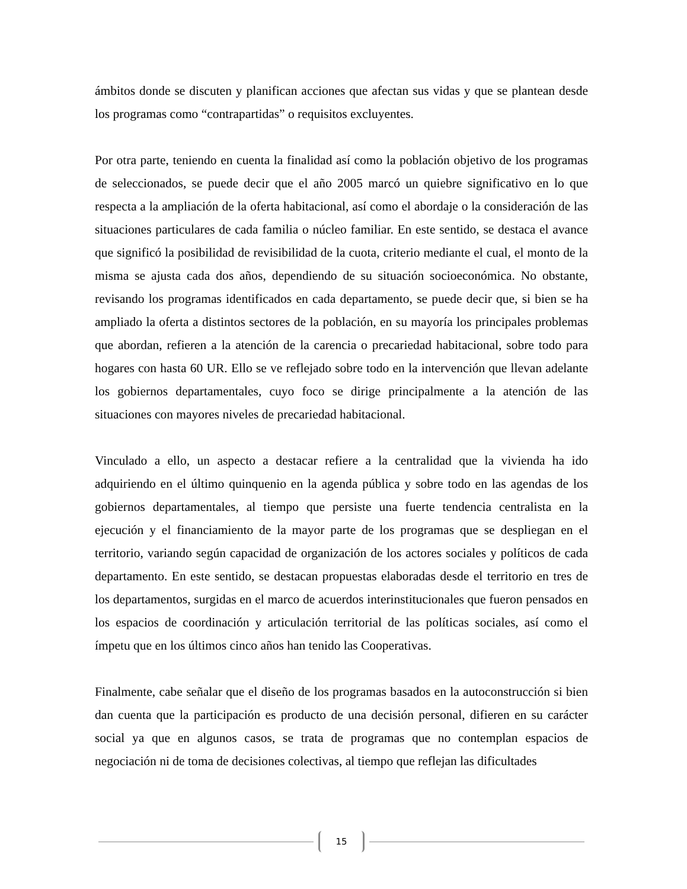ámbitos donde se discuten y planifican acciones que afectan sus vidas y que se plantean desde los programas como “contrapartidas” o requisitos excluyentes.
Por otra parte, teniendo en cuenta la finalidad así como la población objetivo de los programas de seleccionados, se puede decir que el año 2005 marcó un quiebre significativo en lo que respecta a la ampliación de la oferta habitacional, así como el abordaje o la consideración de las situaciones particulares de cada familia o núcleo familiar. En este sentido, se destaca el avance que significó la posibilidad de revisibilidad de la cuota, criterio mediante el cual, el monto de la misma se ajusta cada dos años, dependiendo de su situación socioeconómica. No obstante, revisando los programas identificados en cada departamento, se puede decir que, si bien se ha ampliado la oferta a distintos sectores de la población, en su mayoría los principales problemas que abordan, refieren a la atención de la carencia o precariedad habitacional, sobre todo para hogares con hasta 60 UR. Ello se ve reflejado sobre todo en la intervención que llevan adelante los gobiernos departamentales, cuyo foco se dirige principalmente a la atención de las situaciones con mayores niveles de precariedad habitacional.
Vinculado a ello, un aspecto a destacar refiere a la centralidad que la vivienda ha ido adquiriendo en el último quinquenio en la agenda pública y sobre todo en las agendas de los gobiernos departamentales, al tiempo que persiste una fuerte tendencia centralista en la ejecución y el financiamiento de la mayor parte de los programas que se despliegan en el territorio, variando según capacidad de organización de los actores sociales y políticos de cada departamento. En este sentido, se destacan propuestas elaboradas desde el territorio en tres de los departamentos, surgidas en el marco de acuerdos interinstitucionales que fueron pensados en los espacios de coordinación y articulación territorial de las políticas sociales, así como el ímpetu que en los últimos cinco años han tenido las Cooperativas.
Finalmente, cabe señalar que el diseño de los programas basados en la autoconstrucción si bien dan cuenta que la participación es producto de una decisión personal, difieren en su carácter social ya que en algunos casos, se trata de programas que no contemplan espacios de negociación ni de toma de decisiones colectivas, al tiempo que reflejan las dificultades
15